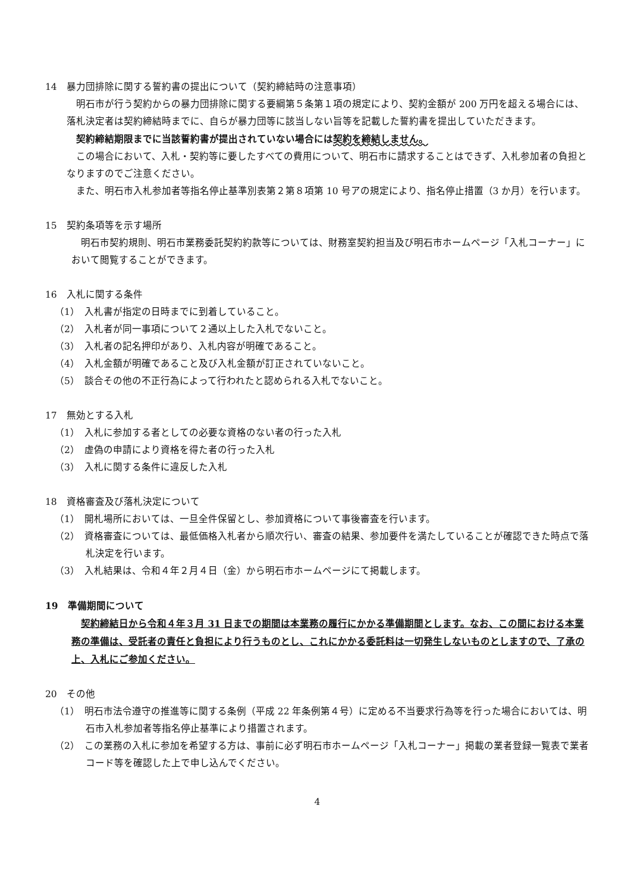14　暴力団排除に関する誓約書の提出について（契約締結時の注意事項）
明石市が行う契約からの暴力団排除に関する要綱第５条第１項の規定により、契約金額が 200 万円を超える場合には、落札決定者は契約締結時までに、自らが暴力団等に該当しない旨等を記載した誓約書を提出していただきます。
契約締結期限までに当該誓約書が提出されていない場合には契約を締結しません。
この場合において、入札・契約等に要したすべての費用について、明石市に請求することはできず、入札参加者の負担となりますのでご注意ください。
また、明石市入札参加者等指名停止基準別表第２第８項第 10 号アの規定により、指名停止措置（3 か月）を行います。
15　契約条項等を示す場所
明石市契約規則、明石市業務委託契約約款等については、財務室契約担当及び明石市ホームページ「入札コーナー」において閲覧することができます。
16　入札に関する条件
（1）　入札書が指定の日時までに到着していること。
（2）　入札者が同一事項について２通以上した入札でないこと。
（3）　入札者の記名押印があり、入札内容が明確であること。
（4）　入札金額が明確であること及び入札金額が訂正されていないこと。
（5）　談合その他の不正行為によって行われたと認められる入札でないこと。
17　無効とする入札
（1）　入札に参加する者としての必要な資格のない者の行った入札
（2）　虚偽の申請により資格を得た者の行った入札
（3）　入札に関する条件に違反した入札
18　資格審査及び落札決定について
（1）　開札場所においては、一旦全件保留とし、参加資格について事後審査を行います。
（2）　資格審査については、最低価格入札者から順次行い、審査の結果、参加要件を満たしていることが確認できた時点で落札決定を行います。
（3）　入札結果は、令和４年２月４日（金）から明石市ホームページにて掲載します。
19　準備期間について
契約締結日から令和４年３月 31 日までの期間は本業務の履行にかかる準備期間とします。なお、この間における本業務の準備は、受託者の責任と負担により行うものとし、これにかかる委託料は一切発生しないものとしますので、了承の上、入札にご参加ください。
20　その他
（1）　明石市法令遵守の推進等に関する条例（平成 22 年条例第４号）に定める不当要求行為等を行った場合においては、明石市入札参加者等指名停止基準により措置されます。
（2）　この業務の入札に参加を希望する方は、事前に必ず明石市ホームページ「入札コーナー」掲載の業者登録一覧表で業者コード等を確認した上で申し込んでください。
4